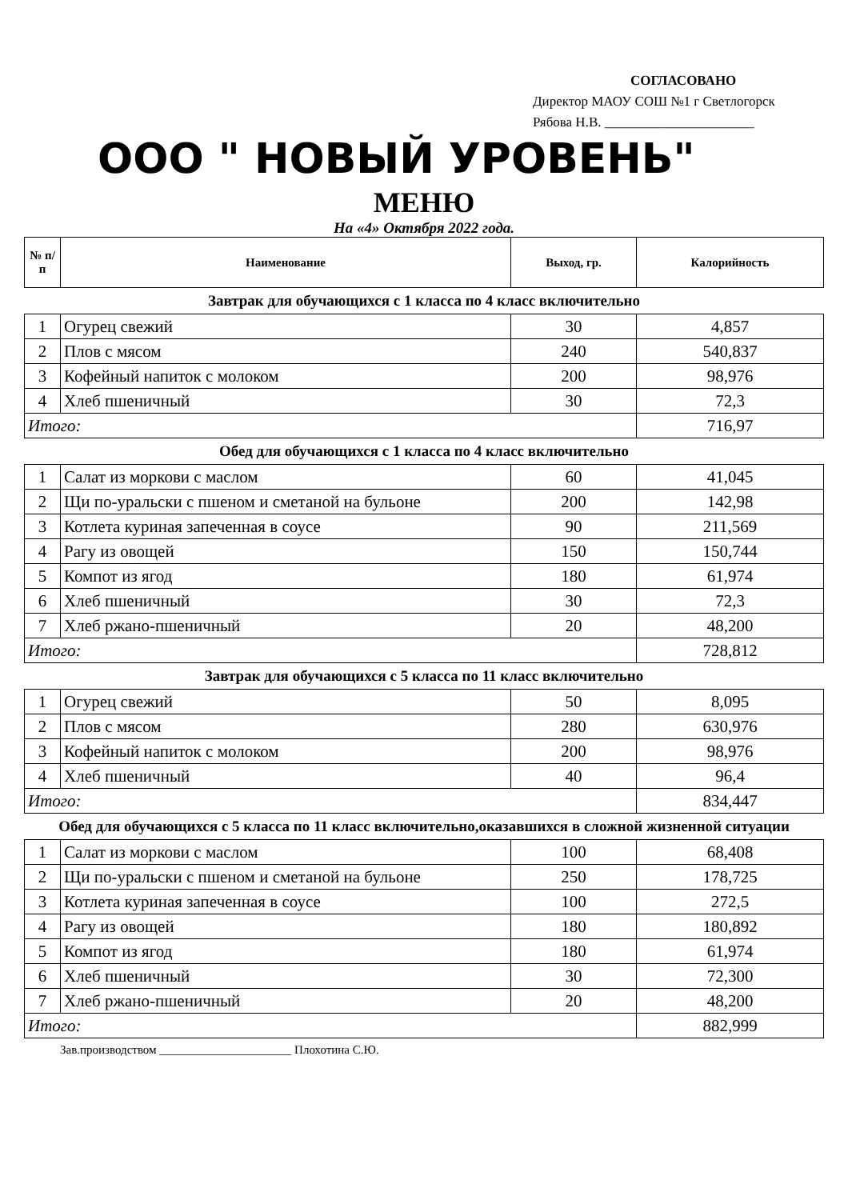СОГЛАСОВАНО
Директор МАОУ СОШ №1 г Светлогорск
Рябова Н.В. ______________________
ООО " НОВЫЙ УРОВЕНЬ"
МЕНЮ
На «4» Октября 2022 года.
| № п/п | Наименование | Выход, гр. | Калорийность |
| --- | --- | --- | --- |
| Завтрак для обучающихся с 1 класса по 4 класс включительно | | | |
| 1 | Огурец свежий | 30 | 4,857 |
| 2 | Плов с мясом | 240 | 540,837 |
| 3 | Кофейный напиток с молоком | 200 | 98,976 |
| 4 | Хлеб пшеничный | 30 | 72,3 |
| Итого: | | | 716,97 |
| Обед для обучающихся с 1 класса по 4 класс включительно | | | |
| 1 | Салат из моркови с маслом | 60 | 41,045 |
| 2 | Щи по-уральски с пшеном и сметаной на бульоне | 200 | 142,98 |
| 3 | Котлета куриная запеченная в соусе | 90 | 211,569 |
| 4 | Рагу из овощей | 150 | 150,744 |
| 5 | Компот из ягод | 180 | 61,974 |
| 6 | Хлеб пшеничный | 30 | 72,3 |
| 7 | Хлеб ржано-пшеничный | 20 | 48,200 |
| Итого: | | | 728,812 |
| Завтрак для обучающихся с 5 класса по 11 класс включительно | | | |
| 1 | Огурец свежий | 50 | 8,095 |
| 2 | Плов с мясом | 280 | 630,976 |
| 3 | Кофейный напиток с молоком | 200 | 98,976 |
| 4 | Хлеб пшеничный | 40 | 96,4 |
| Итого: | | | 834,447 |
| Обед для обучающихся с 5 класса по 11 класс включительно,оказавшихся в сложной жизненной ситуации | | | |
| 1 | Салат из моркови с маслом | 100 | 68,408 |
| 2 | Щи по-уральски с пшеном и сметаной на бульоне | 250 | 178,725 |
| 3 | Котлета куриная запеченная в соусе | 100 | 272,5 |
| 4 | Рагу из овощей | 180 | 180,892 |
| 5 | Компот из ягод | 180 | 61,974 |
| 6 | Хлеб пшеничный | 30 | 72,300 |
| 7 | Хлеб ржано-пшеничный | 20 | 48,200 |
| Итого: | | | 882,999 |
Зав.производством ______________________ Плохотина С.Ю.